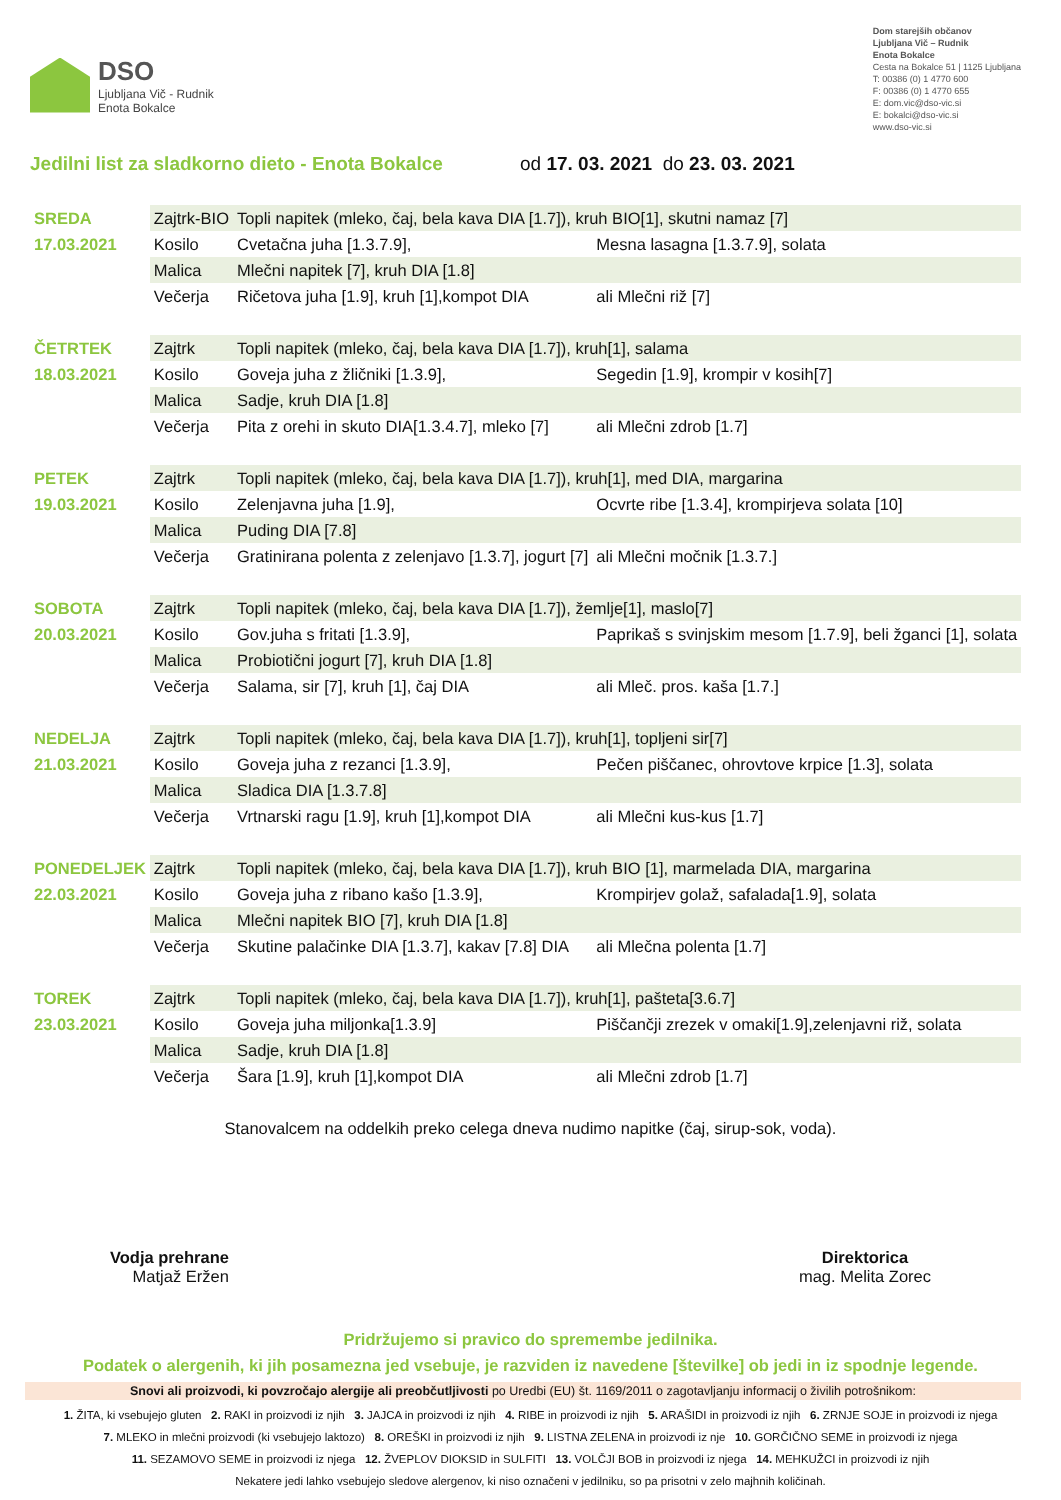DSO
Ljubljana Vič - Rudnik
Enota Bokalce
Dom starejših občanov
Ljubljana Vič – Rudnik
Enota Bokalce
Cesta na Bokalce 51 | 1125 Ljubljana
T: 00386 (0) 1 4770 600
F: 00386 (0) 1 4770 655
E: dom.vic@dso-vic.si
E: bokalci@dso-vic.si
www.dso-vic.si
Jedilni list za sladkorno dieto - Enota Bokalce od 17. 03. 2021 do 23. 03. 2021
| SREDA | Zajtrk-BIO | Topli napitek (mleko, čaj, bela kava DIA [1.7]), kruh BIO[1], skutni namaz [7] | | |
| 17.03.2021 | Kosilo | Cvetačna juha [1.3.7.9], | Mesna lasagna [1.3.7.9], solata | |
| | Malica | Mlečni napitek [7], kruh DIA [1.8] | | |
| | Večerja | Ričetova juha [1.9], kruh [1],kompot DIA | | ali Mlečni riž [7] |
| ČETRTEK | Zajtrk | Topli napitek (mleko, čaj, bela kava DIA [1.7]), kruh[1], salama | | |
| 18.03.2021 | Kosilo | Goveja juha z žličniki [1.3.9], | Segedin [1.9], krompir v kosih[7] | |
| | Malica | Sadje, kruh DIA [1.8] | | |
| | Večerja | Pita z orehi in skuto DIA[1.3.4.7], mleko [7] | | ali Mlečni zdrob [1.7] |
| PETEK | Zajtrk | Topli napitek (mleko, čaj, bela kava DIA [1.7]), kruh[1], med DIA, margarina | | |
| 19.03.2021 | Kosilo | Zelenjavna juha [1.9], | Ocvrte ribe [1.3.4], krompirjeva solata [10] | |
| | Malica | Puding DIA [7.8] | | |
| | Večerja | Gratinirana polenta z zelenjavo [1.3.7], jogurt [7] | | ali Mlečni močnik [1.3.7.] |
| SOBOTA | Zajtrk | Topli napitek (mleko, čaj, bela kava DIA [1.7]), žemlje[1], maslo[7] | | |
| 20.03.2021 | Kosilo | Gov.juha s fritati [1.3.9], | Paprikaš s svinjskim mesom [1.7.9], beli žganci [1], solata | |
| | Malica | Probiotični jogurt [7], kruh DIA [1.8] | | |
| | Večerja | Salama, sir [7], kruh [1], čaj DIA | | ali Mleč. pros. kaša [1.7.] |
| NEDELJA | Zajtrk | Topli napitek (mleko, čaj, bela kava DIA [1.7]), kruh[1], topljeni sir[7] | | |
| 21.03.2021 | Kosilo | Goveja juha z rezanci [1.3.9], | Pečen piščanec, ohrovtove krpice [1.3], solata | |
| | Malica | Sladica DIA [1.3.7.8] | | |
| | Večerja | Vrtnarski ragu [1.9], kruh [1],kompot DIA | | ali Mlečni kus-kus [1.7] |
| PONEDELJEK | Zajtrk | Topli napitek (mleko, čaj, bela kava DIA [1.7]), kruh BIO [1], marmelada DIA, margarina | | |
| 22.03.2021 | Kosilo | Goveja juha z ribano kašo [1.3.9], | Krompirjev golaž, safalada[1.9], solata | |
| | Malica | Mlečni napitek BIO [7], kruh DIA [1.8] | | |
| | Večerja | Skutine palačinke DIA [1.3.7], kakav [7.8] DIA | | ali Mlečna polenta [1.7] |
| TOREK | Zajtrk | Topli napitek (mleko, čaj, bela kava DIA [1.7]), kruh[1], pašteta[3.6.7] | | |
| 23.03.2021 | Kosilo | Goveja juha miljonka[1.3.9] | Piščančji zrezek v omaki[1.9],zelenjavni riž, solata | |
| | Malica | Sadje, kruh DIA [1.8] | | |
| | Večerja | Šara [1.9], kruh [1],kompot DIA | | ali Mlečni zdrob [1.7] |
Stanovalcem na oddelkih preko celega dneva nudimo napitke (čaj, sirup-sok, voda).
Vodja prehrane
Matjaž Eržen
Direktorica
mag. Melita Zorec
Pridržujemo si pravico do spremembe jedilnika.
Podatek o alergenih, ki jih posamezna jed vsebuje, je razviden iz navedene [številke] ob jedi in iz spodnje legende.
Snovi ali proizvodi, ki povzročajo alergije ali preobčutljivosti po Uredbi (EU) št. 1169/2011 o zagotavljanju informacij o živilih potrošnikom:
1. ŽITA, ki vsebujejo gluten 2. RAKI in proizvodi iz njih 3. JAJCA in proizvodi iz njih 4. RIBE in proizvodi iz njih 5. ARAŠIDI in proizvodi iz njih 6. ZRNJE SOJE in proizvodi iz njega
7. MLEKO in mlečni proizvodi (ki vsebujejo laktozo) 8. OREŠKI in proizvodi iz njih 9. LISTNA ZELENA in proizvodi iz nje 10. GORČIČNO SEME in proizvodi iz njega
11. SEZAMOVO SEME in proizvodi iz njega 12. ŽVEPLOV DIOKSID in SULFITI 13. VOLČJI BOB in proizvodi iz njega 14. MEHKUŽCI in proizvodi iz njih
Nekatere jedi lahko vsebujejo sledove alergenov, ki niso označeni v jedilniku, so pa prisotni v zelo majhnih količinah.